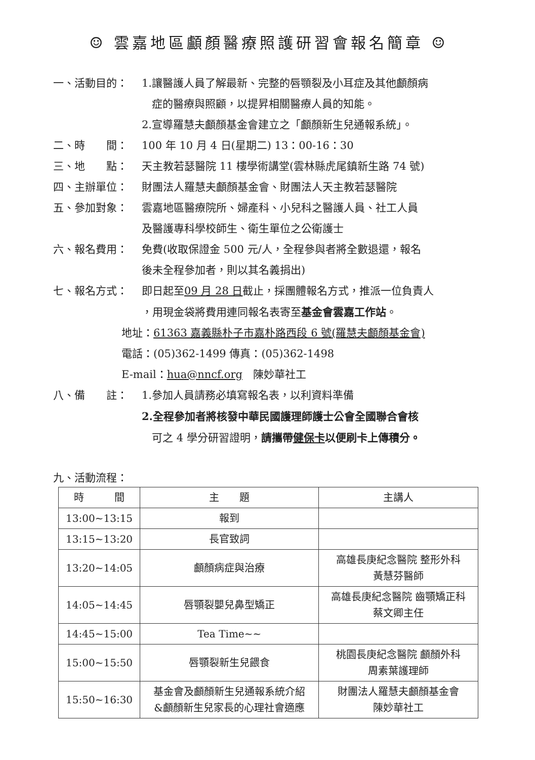☺ 雲嘉地區顱顏醫療照護研習會報名簡章 ☺
一、活動目的： 1.讓醫護人員了解最新、完整的唇顎裂及小耳症及其他顱顏病
症的醫療與照顧，以提昇相關醫療人員的知能。
2.宣導羅慧夫顱顏基金會建立之「顱顏新生兒通報系統」。
二、時　　間： 100 年 10 月 4 日(星期二) 13：00-16：30
三、地　　點： 天主教若瑟醫院 11 樓學術講堂(雲林縣虎尾鎮新生路 74 號)
四、主辦單位： 財團法人羅慧夫顱顏基金會、財團法人天主教若瑟醫院
五、參加對象： 雲嘉地區醫療院所、婦產科、小兒科之醫護人員、社工人員
及醫護專科學校師生、衛生單位之公衛護士
六、報名費用： 免費(收取保證金 500 元/人，全程參與者將全數退還，報名
後未全程參加者，則以其名義捐出)
七、報名方式： 即日起至09 月 28 日截止，採團體報名方式，推派一位負責人
，用現金袋將費用連同報名表寄至基金會雲嘉工作站。
地址：61363 嘉義縣朴子市嘉朴路西段 6 號(羅慧夫顱顏基金會)
電話：(05)362-1499 傳真：(05)362-1498
E-mail：hua@nncf.org　陳妙華社工
八、備　　註： 1.參加人員請務必填寫報名表，以利資料準備
2.全程參加者將核發中華民國護理師護士公會全國聯合會核
可之 4 學分研習證明，請攜帶健保卡以便刷卡上傳積分。
九、活動流程：
| 時 間 | 主 題 | 主講人 |
| --- | --- | --- |
| 13:00~13:15 | 報到 | |
| 13:15~13:20 | 長官致詞 | |
| 13:20~14:05 | 顱顏病症與治療 | 高雄長庚紀念醫院 整形外科 黃慧芬醫師 |
| 14:05~14:45 | 唇顎裂嬰兒鼻型矯正 | 高雄長庚紀念醫院 齒顎矯正科 蔡文卿主任 |
| 14:45~15:00 | Tea Time~~ | |
| 15:00~15:50 | 唇顎裂新生兒餵食 | 桃園長庚紀念醫院 顱顏外科 周素葉護理師 |
| 15:50~16:30 | 基金會及顱顏新生兒通報系統介紹 &顱顏新生兒家長的心理社會適應 | 財團法人羅慧夫顱顏基金會 陳妙華社工 |